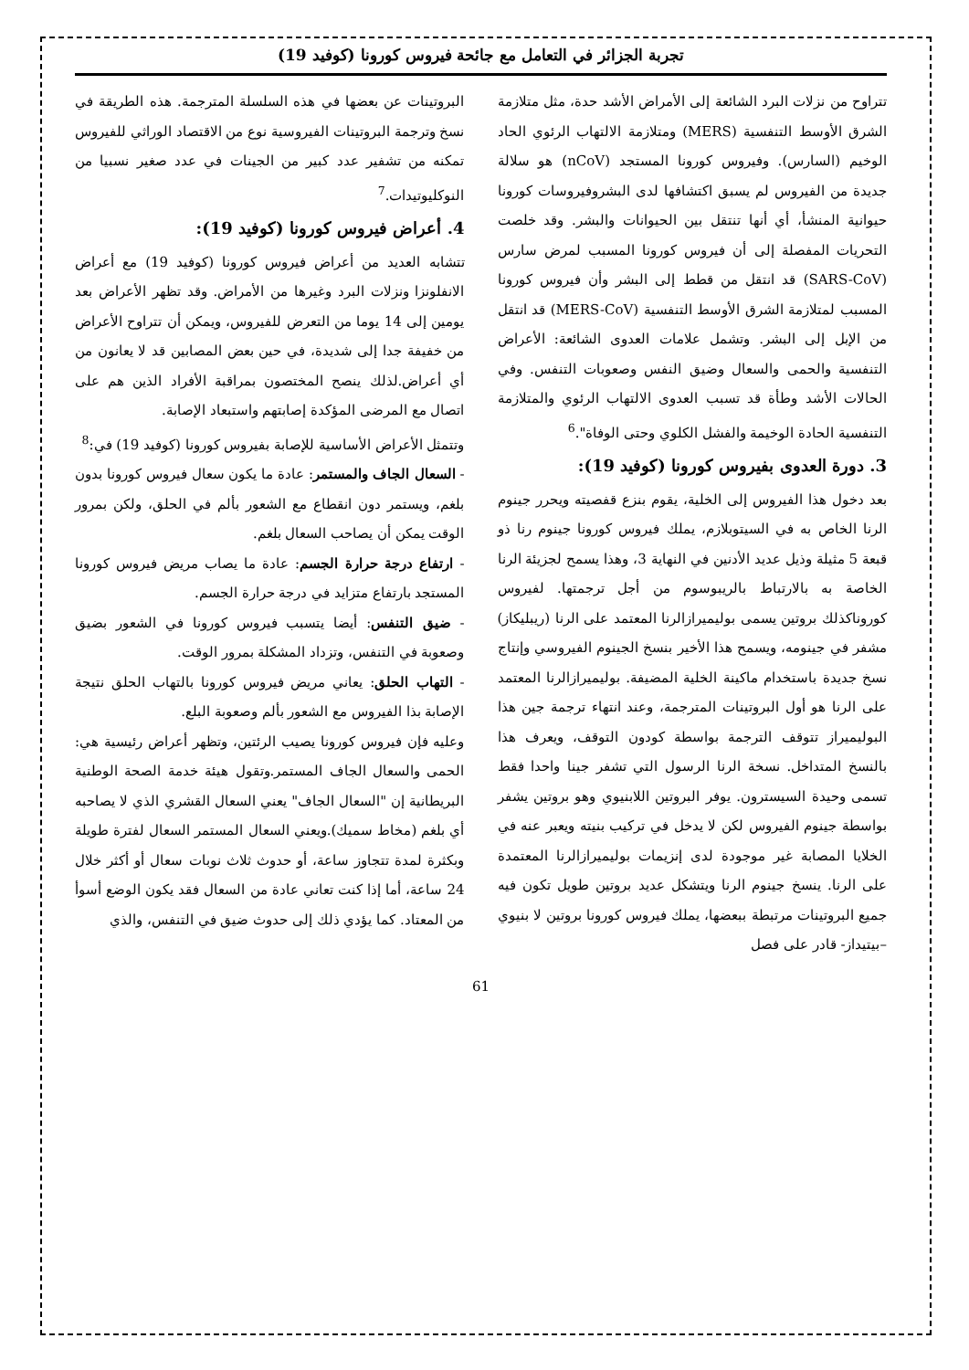تجربة الجزائر في التعامل مع جائحة فيروس كورونا (كوفيد 19)
تتراوح من نزلات البرد الشائعة إلى الأمراض الأشد حدة، مثل متلازمة الشرق الأوسط التنفسية (MERS) ومتلازمة الالتهاب الرئوي الحاد الوخيم (السارس). وفيروس كورونا المستجد (nCoV) هو سلالة جديدة من الفيروس لم يسبق اكتشافها لدى البشروفيروسات كورونا حيوانية المنشأ، أي أنها تنتقل بين الحيوانات والبشر. وقد خلصت التحريات المفصلة إلى أن فيروس كورونا المسبب لمرض سارس (SARS-CoV) قد انتقل من قطط إلى البشر وأن فيروس كورونا المسبب لمتلازمة الشرق الأوسط التنفسية (MERS-CoV) قد انتقل من الإبل إلى البشر. وتشمل علامات العدوى الشائعة: الأعراض التنفسية والحمى والسعال وضيق النفس وصعوبات التنفس. وفي الحالات الأشد وطأة قد تسبب العدوى الالتهاب الرئوي والمتلازمة التنفسية الحادة الوخيمة والفشل الكلوي وحتى الوفاة".<sup>6</sup>
3. دورة العدوى بفيروس كورونا (كوفيد 19):
بعد دخول هذا الفيروس إلى الخلية، يقوم بنزع قفصيته ويحرر جينوم الرنا الخاص به في السيتوبلازم، يملك فيروس كورونا جينوم رنا ذو قبعة 5 مثيلة وذيل عديد الأدنين في النهاية 3، وهذا يسمح لجزيئة الرنا الخاصة به بالارتباط بالريبوسوم من أجل ترجمتها. لفيروس كوروناكذلك بروتين يسمى بوليميرازالرنا المعتمد على الرنا (ريبليكاز) مشفر في جينومه، ويسمح هذا الأخير بنسخ الجينوم الفيروسي وإنتاج نسخ جديدة باستخدام ماكينة الخلية المضيفة. بوليميرازالرنا المعتمد على الرنا هو أول البروتينات المترجمة، وعند انتهاء ترجمة جين هذا البوليميراز تتوقف الترجمة بواسطة كودون التوقف، ويعرف هذا بالنسخ المتداخل. نسخة الرنا الرسول التي تشفر جينا واحدا فقط تسمى وحيدة السيسترون. يوفر البروتين اللابنيوي وهو بروتين يشفر بواسطة جينوم الفيروس لكن لا يدخل في تركيب بنيته ويعبر عنه في الخلايا المصابة غير موجودة لدى إنزيمات بوليميرازالرنا المعتمدة على الرنا. ينسخ جينوم الرنا ويتشكل عديد بروتين طويل تكون فيه جميع البروتينات مرتبطة ببعضها، يملك فيروس كورونا بروتين لا بنيوي –بيتيداز- قادر على فصل
البروتينات عن بعضها في هذه السلسلة المترجمة. هذه الطريقة في نسخ وترجمة البروتينات الفيروسية نوع من الاقتصاد الوراثي للفيروس تمكنه من تشفير عدد كبير من الجينات في عدد صغير نسبيا من النوكليوتيدات.<sup>7</sup>
4. أعراض فيروس كورونا (كوفيد 19):
تتشابه العديد من أعراض فيروس كورونا (كوفيد 19) مع أعراض الانفلونزا ونزلات البرد وغيرها من الأمراض. وقد تظهر الأعراض بعد يومين إلى 14 يوما من التعرض للفيروس، ويمكن أن تتراوح الأعراض من خفيفة جدا إلى شديدة، في حين بعض المصابين قد لا يعانون من أي أعراض.لذلك ينصح المختصون بمراقبة الأفراد الذين هم على اتصال مع المرضى المؤكدة إصابتهم واستبعاد الإصابة.
وتتمثل الأعراض الأساسية للإصابة بفيروس كورونا (كوفيد 19) في:<sup>8</sup>
- السعال الجاف والمستمر: عادة ما يكون سعال فيروس كورونا بدون بلغم، ويستمر دون انقطاع مع الشعور بألم في الحلق، ولكن بمرور الوقت يمكن أن يصاحب السعال بلغم.
- ارتفاع درجة حرارة الجسم: عادة ما يصاب مريض فيروس كورونا المستجد بارتفاع متزايد في درجة حرارة الجسم.
- ضيق التنفس: أيضا يتسبب فيروس كورونا في الشعور بضيق وصعوبة في التنفس، وتزداد المشكلة بمرور الوقت.
- التهاب الحلق: يعاني مريض فيروس كورونا بالتهاب الحلق نتيجة الإصابة بذا الفيروس مع الشعور بألم وصعوبة البلع.
وعليه فإن فيروس كورونا يصيب الرئتين، وتظهر أعراض رئيسية هي: الحمى والسعال الجاف المستمر.وتقول هيئة خدمة الصحة الوطنية البريطانية إن "السعال الجاف" يعني السعال القشري الذي لا يصاحبه أي بلغم (مخاط سميك).ويعني السعال المستمر السعال لفترة طويلة وبكثرة لمدة تتجاوز ساعة، أو حدوث ثلاث نوبات سعال أو أكثر خلال 24 ساعة، أما إذا كنت تعاني عادة من السعال فقد يكون الوضع أسوأ من المعتاد. كما يؤدي ذلك إلى حدوث ضيق في التنفس، والذي
61